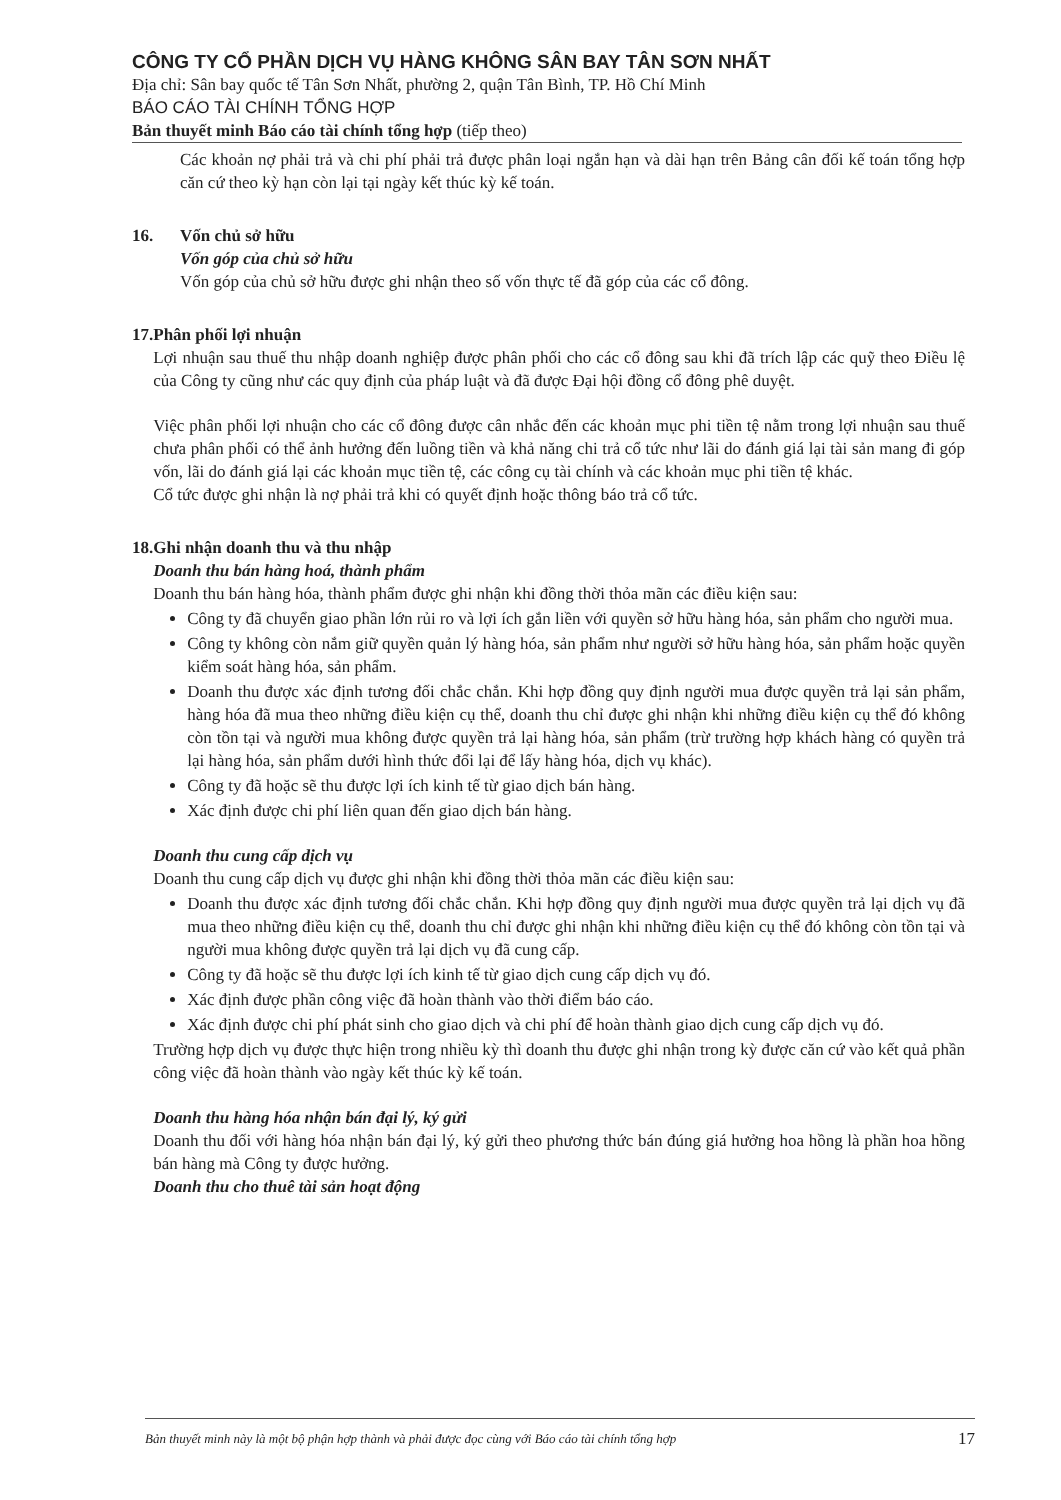CÔNG TY CỔ PHẦN DỊCH VỤ HÀNG KHÔNG SÂN BAY TÂN SƠN NHẤT
Địa chỉ: Sân bay quốc tế Tân Sơn Nhất, phường 2, quận Tân Bình, TP. Hồ Chí Minh
BÁO CÁO TÀI CHÍNH TỔNG HỢP
Bản thuyết minh Báo cáo tài chính tổng hợp (tiếp theo)
Các khoản nợ phải trả và chi phí phải trả được phân loại ngắn hạn và dài hạn trên Bảng cân đối kế toán tổng hợp căn cứ theo kỳ hạn còn lại tại ngày kết thúc kỳ kế toán.
16. Vốn chủ sở hữu
Vốn góp của chủ sở hữu
Vốn góp của chủ sở hữu được ghi nhận theo số vốn thực tế đã góp của các cổ đông.
17. Phân phối lợi nhuận
Lợi nhuận sau thuế thu nhập doanh nghiệp được phân phối cho các cổ đông sau khi đã trích lập các quỹ theo Điều lệ của Công ty cũng như các quy định của pháp luật và đã được Đại hội đồng cổ đông phê duyệt.
Việc phân phối lợi nhuận cho các cổ đông được cân nhắc đến các khoản mục phi tiền tệ nằm trong lợi nhuận sau thuế chưa phân phối có thể ảnh hưởng đến luồng tiền và khả năng chi trả cổ tức như lãi do đánh giá lại tài sản mang đi góp vốn, lãi do đánh giá lại các khoản mục tiền tệ, các công cụ tài chính và các khoản mục phi tiền tệ khác.
Cổ tức được ghi nhận là nợ phải trả khi có quyết định hoặc thông báo trả cổ tức.
18. Ghi nhận doanh thu và thu nhập
Doanh thu bán hàng hoá, thành phẩm
Doanh thu bán hàng hóa, thành phẩm được ghi nhận khi đồng thời thỏa mãn các điều kiện sau:
Công ty đã chuyển giao phần lớn rủi ro và lợi ích gắn liền với quyền sở hữu hàng hóa, sản phẩm cho người mua.
Công ty không còn nắm giữ quyền quản lý hàng hóa, sản phẩm như người sở hữu hàng hóa, sản phẩm hoặc quyền kiểm soát hàng hóa, sản phẩm.
Doanh thu được xác định tương đối chắc chắn. Khi hợp đồng quy định người mua được quyền trả lại sản phẩm, hàng hóa đã mua theo những điều kiện cụ thể, doanh thu chỉ được ghi nhận khi những điều kiện cụ thể đó không còn tồn tại và người mua không được quyền trả lại hàng hóa, sản phẩm (trừ trường hợp khách hàng có quyền trả lại hàng hóa, sản phẩm dưới hình thức đổi lại để lấy hàng hóa, dịch vụ khác).
Công ty đã hoặc sẽ thu được lợi ích kinh tế từ giao dịch bán hàng.
Xác định được chi phí liên quan đến giao dịch bán hàng.
Doanh thu cung cấp dịch vụ
Doanh thu cung cấp dịch vụ được ghi nhận khi đồng thời thỏa mãn các điều kiện sau:
Doanh thu được xác định tương đối chắc chắn. Khi hợp đồng quy định người mua được quyền trả lại dịch vụ đã mua theo những điều kiện cụ thể, doanh thu chỉ được ghi nhận khi những điều kiện cụ thể đó không còn tồn tại và người mua không được quyền trả lại dịch vụ đã cung cấp.
Công ty đã hoặc sẽ thu được lợi ích kinh tế từ giao dịch cung cấp dịch vụ đó.
Xác định được phần công việc đã hoàn thành vào thời điểm báo cáo.
Xác định được chi phí phát sinh cho giao dịch và chi phí để hoàn thành giao dịch cung cấp dịch vụ đó.
Trường hợp dịch vụ được thực hiện trong nhiều kỳ thì doanh thu được ghi nhận trong kỳ được căn cứ vào kết quả phần công việc đã hoàn thành vào ngày kết thúc kỳ kế toán.
Doanh thu hàng hóa nhận bán đại lý, ký gửi
Doanh thu đối với hàng hóa nhận bán đại lý, ký gửi theo phương thức bán đúng giá hưởng hoa hồng là phần hoa hồng bán hàng mà Công ty được hưởng.
Doanh thu cho thuê tài sản hoạt động
Bản thuyết minh này là một bộ phận hợp thành và phải được đọc cùng với Báo cáo tài chính tổng hợp 17